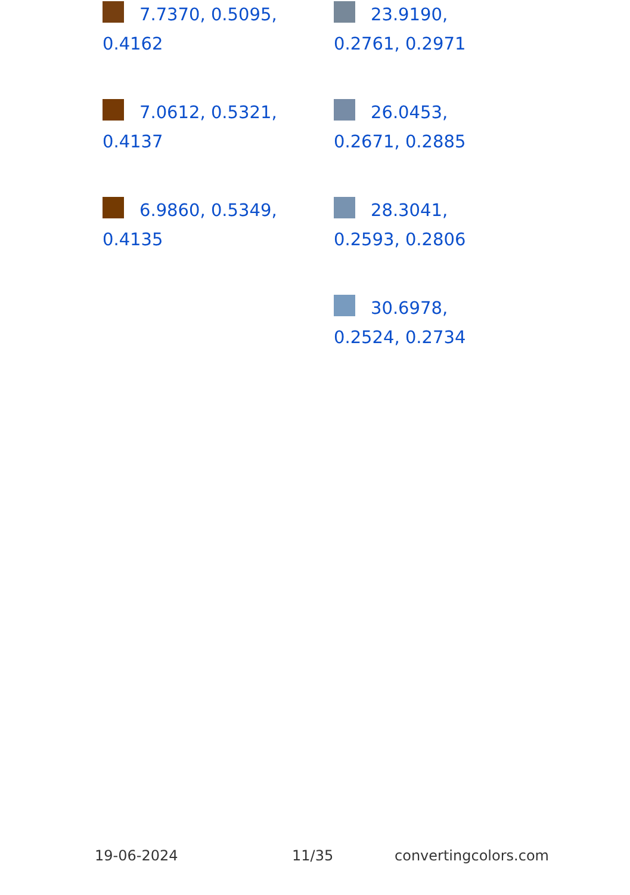7.7370, 0.5095, 0.4162
7.0612, 0.5321, 0.4137
6.9860, 0.5349, 0.4135
23.9190, 0.2761, 0.2971
26.0453, 0.2671, 0.2885
28.3041, 0.2593, 0.2806
30.6978, 0.2524, 0.2734
19-06-2024 11/35 convertingcolors.com